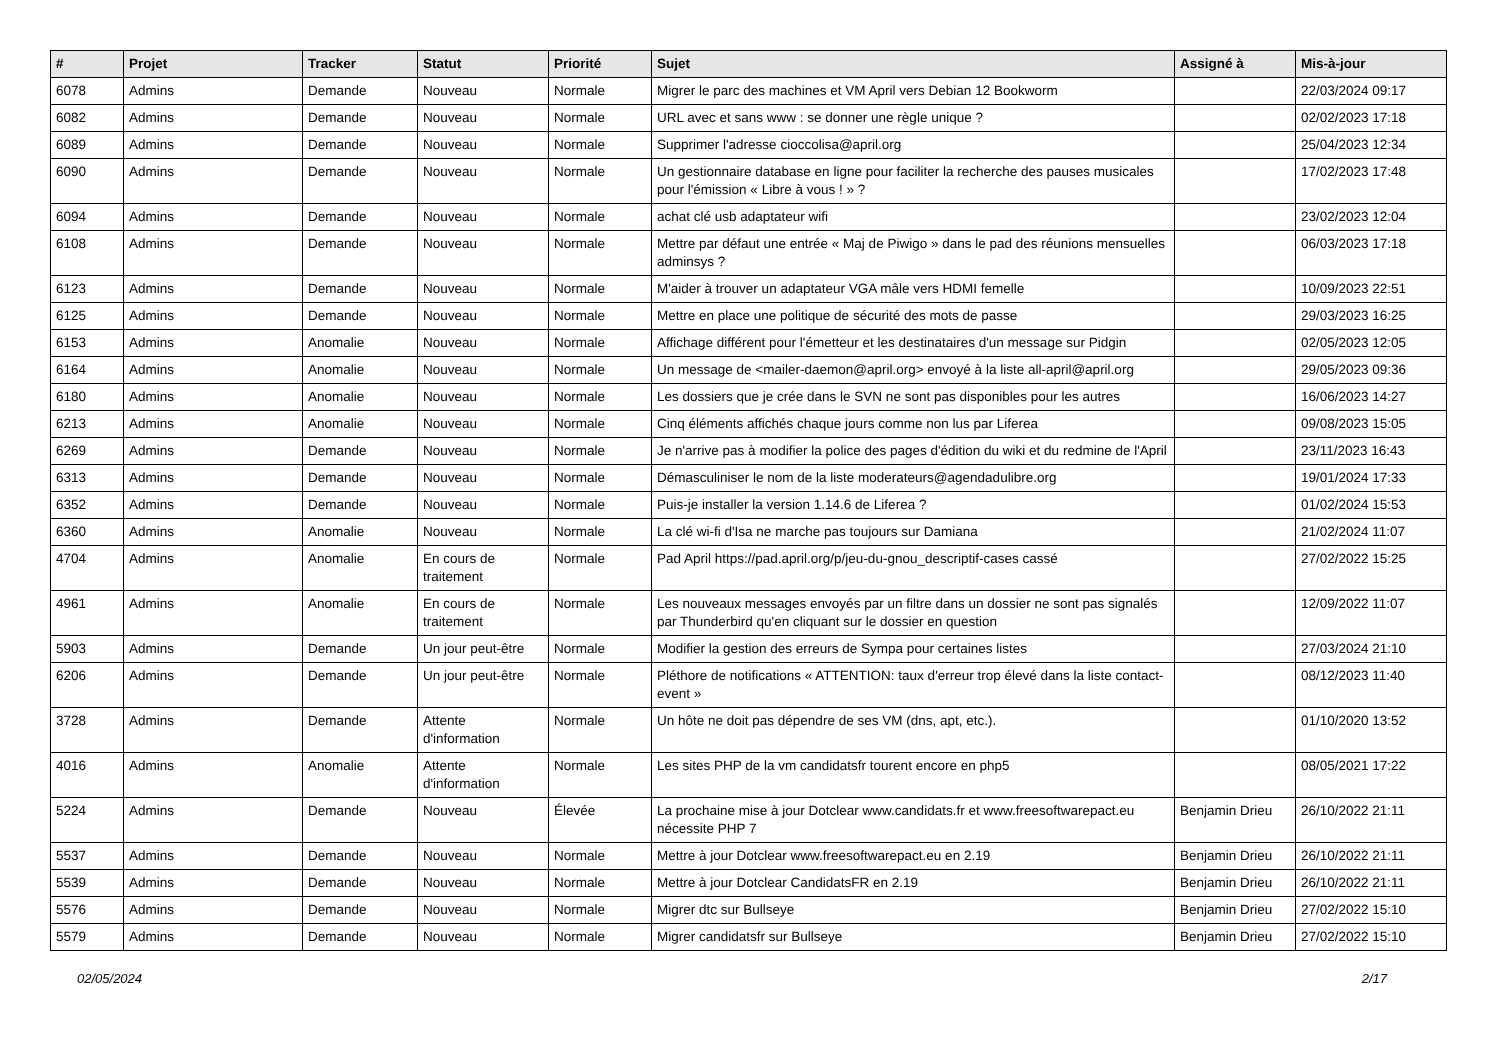| # | Projet | Tracker | Statut | Priorité | Sujet | Assigné à | Mis-à-jour |
| --- | --- | --- | --- | --- | --- | --- | --- |
| 6078 | Admins | Demande | Nouveau | Normale | Migrer le parc des machines et VM April vers Debian 12 Bookworm | | 22/03/2024 09:17 |
| 6082 | Admins | Demande | Nouveau | Normale | URL avec et sans www : se donner une règle unique ? | | 02/02/2023 17:18 |
| 6089 | Admins | Demande | Nouveau | Normale | Supprimer l'adresse cioccolisa@april.org | | 25/04/2023 12:34 |
| 6090 | Admins | Demande | Nouveau | Normale | Un gestionnaire database en ligne pour faciliter la recherche des pauses musicales pour l'émission « Libre à vous ! » ? | | 17/02/2023 17:48 |
| 6094 | Admins | Demande | Nouveau | Normale | achat clé usb adaptateur wifi | | 23/02/2023 12:04 |
| 6108 | Admins | Demande | Nouveau | Normale | Mettre par défaut une entrée « Maj de Piwigo » dans le pad des réunions mensuelles adminsys ? | | 06/03/2023 17:18 |
| 6123 | Admins | Demande | Nouveau | Normale | M'aider à trouver un adaptateur VGA mâle vers HDMI femelle | | 10/09/2023 22:51 |
| 6125 | Admins | Demande | Nouveau | Normale | Mettre en place une politique de sécurité des mots de passe | | 29/03/2023 16:25 |
| 6153 | Admins | Anomalie | Nouveau | Normale | Affichage différent pour l'émetteur et les destinataires d'un message sur Pidgin | | 02/05/2023 12:05 |
| 6164 | Admins | Anomalie | Nouveau | Normale | Un message de <mailer-daemon@april.org> envoyé à la liste all-april@april.org | | 29/05/2023 09:36 |
| 6180 | Admins | Anomalie | Nouveau | Normale | Les dossiers que je crée dans le SVN ne sont pas disponibles pour les autres | | 16/06/2023 14:27 |
| 6213 | Admins | Anomalie | Nouveau | Normale | Cinq éléments affichés chaque jours comme non lus par Liferea | | 09/08/2023 15:05 |
| 6269 | Admins | Demande | Nouveau | Normale | Je n'arrive pas à modifier la police des pages d'édition du wiki et du redmine de l'April | | 23/11/2023 16:43 |
| 6313 | Admins | Demande | Nouveau | Normale | Démasculiniser le nom de la liste moderateurs@agendadulibre.org | | 19/01/2024 17:33 |
| 6352 | Admins | Demande | Nouveau | Normale | Puis-je installer la version 1.14.6 de Liferea ? | | 01/02/2024 15:53 |
| 6360 | Admins | Anomalie | Nouveau | Normale | La clé wi-fi d'Isa ne marche pas toujours sur Damiana | | 21/02/2024 11:07 |
| 4704 | Admins | Anomalie | En cours de traitement | Normale | Pad April https://pad.april.org/p/jeu-du-gnou_descriptif-cases cassé | | 27/02/2022 15:25 |
| 4961 | Admins | Anomalie | En cours de traitement | Normale | Les nouveaux messages envoyés par un filtre dans un dossier ne sont pas signalés par Thunderbird qu'en cliquant sur le dossier en question | | 12/09/2022 11:07 |
| 5903 | Admins | Demande | Un jour peut-être | Normale | Modifier la gestion des erreurs de Sympa pour certaines listes | | 27/03/2024 21:10 |
| 6206 | Admins | Demande | Un jour peut-être | Normale | Pléthore de notifications « ATTENTION: taux d'erreur trop élevé dans la liste contact-event » | | 08/12/2023 11:40 |
| 3728 | Admins | Demande | Attente d'information | Normale | Un hôte ne doit pas dépendre de ses VM (dns, apt, etc.). | | 01/10/2020 13:52 |
| 4016 | Admins | Anomalie | Attente d'information | Normale | Les sites PHP de la vm candidatsfr tourent encore en php5 | | 08/05/2021 17:22 |
| 5224 | Admins | Demande | Nouveau | Élevée | La prochaine mise à jour Dotclear www.candidats.fr et www.freesoftwarepact.eu nécessite PHP 7 | Benjamin Drieu | 26/10/2022 21:11 |
| 5537 | Admins | Demande | Nouveau | Normale | Mettre à jour Dotclear www.freesoftwarepact.eu en 2.19 | Benjamin Drieu | 26/10/2022 21:11 |
| 5539 | Admins | Demande | Nouveau | Normale | Mettre à jour Dotclear CandidatsFR en 2.19 | Benjamin Drieu | 26/10/2022 21:11 |
| 5576 | Admins | Demande | Nouveau | Normale | Migrer dtc sur Bullseye | Benjamin Drieu | 27/02/2022 15:10 |
| 5579 | Admins | Demande | Nouveau | Normale | Migrer candidatsfr sur Bullseye | Benjamin Drieu | 27/02/2022 15:10 |
02/05/2024 2/17